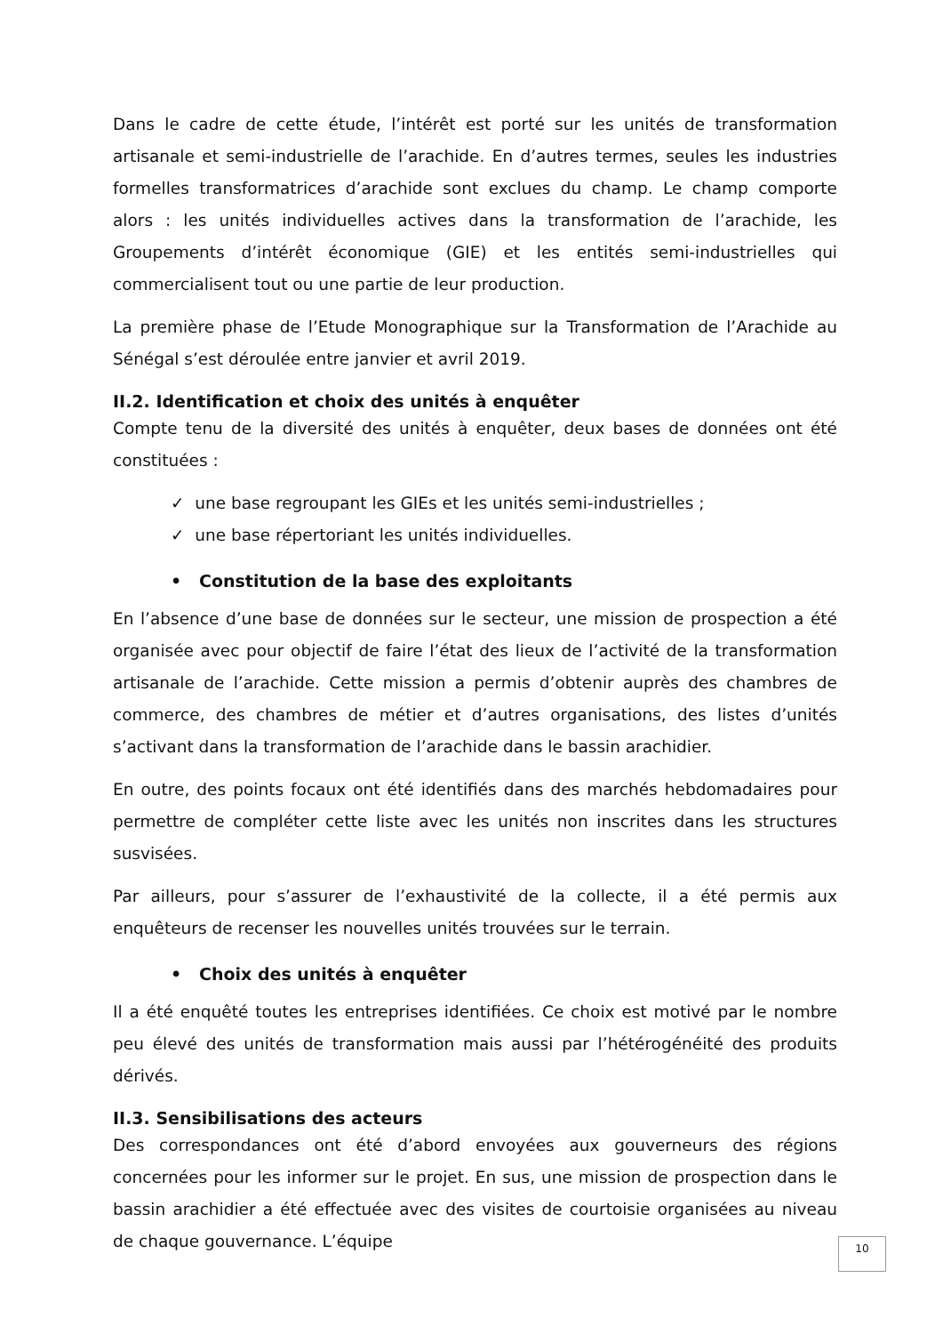Dans le cadre de cette étude, l’intérêt est porté sur les unités de transformation artisanale et semi-industrielle de l’arachide. En d’autres termes, seules les industries formelles transformatrices d’arachide sont exclues du champ. Le champ comporte alors : les unités individuelles actives dans la transformation de l’arachide, les Groupements d’intérêt économique (GIE) et les entités semi-industrielles qui commercialisent tout ou une partie de leur production.
La première phase de l’Etude Monographique sur la Transformation de l’Arachide au Sénégal s’est déroulée entre janvier et avril 2019.
II.2. Identification et choix des unités à enquêter
Compte tenu de la diversité des unités à enquêter, deux bases de données ont été constituées :
✓ une base regroupant les GIEs et les unités semi-industrielles ;
✓ une base répertoriant les unités individuelles.
• Constitution de la base des exploitants
En l’absence d’une base de données sur le secteur, une mission de prospection a été organisée avec pour objectif de faire l’état des lieux de l’activité de la transformation artisanale de l’arachide. Cette mission a permis d’obtenir auprès des chambres de commerce, des chambres de métier et d’autres organisations, des listes d’unités s’activant dans la transformation de l’arachide dans le bassin arachidier.
En outre, des points focaux ont été identifiés dans des marchés hebdomadaires pour permettre de compléter cette liste avec les unités non inscrites dans les structures susvisées.
Par ailleurs, pour s’assurer de l’exhaustivité de la collecte, il a été permis aux enquêteurs de recenser les nouvelles unités trouvées sur le terrain.
• Choix des unités à enquêter
Il a été enquêté toutes les entreprises identifiées. Ce choix est motivé par le nombre peu élevé des unités de transformation mais aussi par l’hétérogénéité des produits dérivés.
II.3. Sensibilisations des acteurs
Des correspondances ont été d’abord envoyées aux gouverneurs des régions concernées pour les informer sur le projet. En sus, une mission de prospection dans le bassin arachidier a été effectuée avec des visites de courtoisie organisées au niveau de chaque gouvernance. L’équipe
10